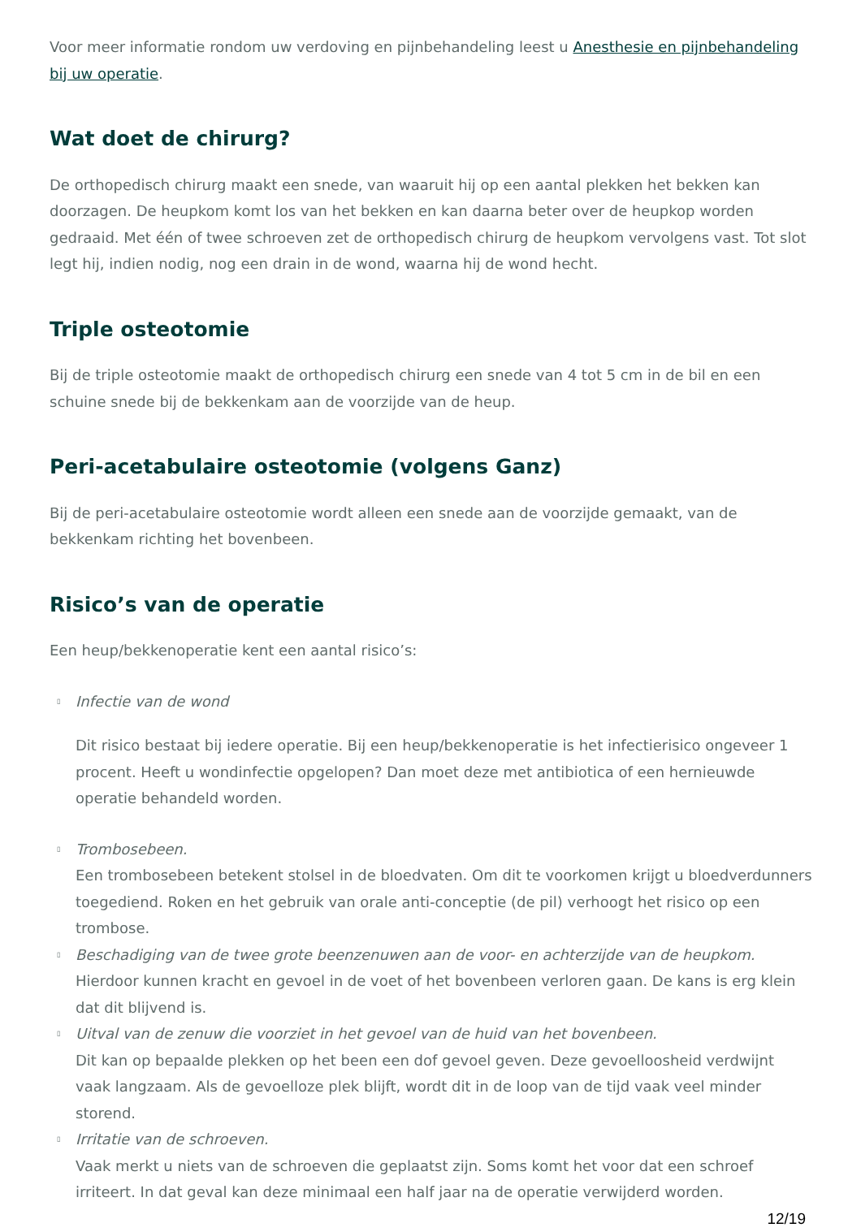Voor meer informatie rondom uw verdoving en pijnbehandeling leest u Anesthesie en pijnbehandeling bij uw operatie.
Wat doet de chirurg?
De orthopedisch chirurg maakt een snede, van waaruit hij op een aantal plekken het bekken kan doorzagen. De heupkom komt los van het bekken en kan daarna beter over de heupkop worden gedraaid. Met één of twee schroeven zet de orthopedisch chirurg de heupkom vervolgens vast. Tot slot legt hij, indien nodig, nog een drain in de wond, waarna hij de wond hecht.
Triple osteotomie
Bij de triple osteotomie maakt de orthopedisch chirurg een snede van 4 tot 5 cm in de bil en een schuine snede bij de bekkenkam aan de voorzijde van de heup.
Peri-acetabulaire osteotomie (volgens Ganz)
Bij de peri-acetabulaire osteotomie wordt alleen een snede aan de voorzijde gemaakt, van de bekkenkam richting het bovenbeen.
Risico’s van de operatie
Een heup/bekkenoperatie kent een aantal risico’s:
▯ Infectie van de wond
Dit risico bestaat bij iedere operatie. Bij een heup/bekkenoperatie is het infectierisico ongeveer 1 procent. Heeft u wondinfectie opgelopen? Dan moet deze met antibiotica of een hernieuwde operatie behandeld worden.
▯ Trombosebeen.
Een trombosebeen betekent stolsel in de bloedvaten. Om dit te voorkomen krijgt u bloedverdunners toegediend. Roken en het gebruik van orale anti-conceptie (de pil) verhoogt het risico op een trombose.
▯ Beschadiging van de twee grote beenzenuwen aan de voor- en achterzijde van de heupkom.
Hierdoor kunnen kracht en gevoel in de voet of het bovenbeen verloren gaan. De kans is erg klein dat dit blijvend is.
▯ Uitval van de zenuw die voorziet in het gevoel van de huid van het bovenbeen.
Dit kan op bepaalde plekken op het been een dof gevoel geven. Deze gevoelloosheid verdwijnt vaak langzaam. Als de gevoelloze plek blijft, wordt dit in de loop van de tijd vaak veel minder storend.
▯ Irritatie van de schroeven.
Vaak merkt u niets van de schroeven die geplaatst zijn. Soms komt het voor dat een schroef irriteert. In dat geval kan deze minimaal een half jaar na de operatie verwijderd worden.
12/19